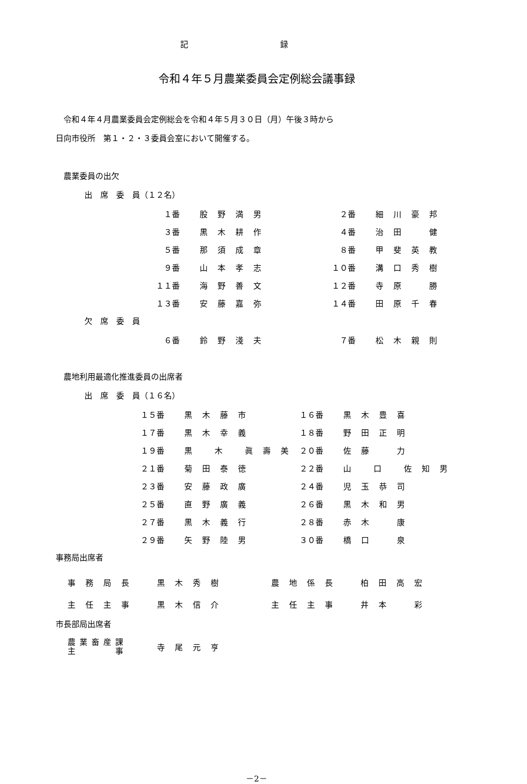記 録
令和４年５月農業委員会定例総会議事録
　令和４年４月農業委員会定例総会を令和４年５月３０日（月）午後３時から
日向市役所　第１・２・３委員会室において開催する。
　農業委員の出欠
出　席　委　員（１２名）
| １番 | 股野満男 | | ２番 | 細川豪邦 |
| ３番 | 黒木耕作 | | ４番 | 治田 健 |
| ５番 | 那須成章 | | ８番 | 甲斐英教 |
| ９番 | 山本孝志 | | １０番 | 溝口秀樹 |
| １１番 | 海野善文 | | １２番 | 寺原 勝 |
| １３番 | 安藤嘉弥 | | １４番 | 田原千春 |
欠　席　委　員
| ６番 | 鈴野淺夫 | | ７番 | 松木親則 |
　農地利用最適化推進委員の出席者
出　席　委　員（１６名）
| １５番 | 黒木藤市 | | １６番 | 黒木豊喜 |
| １７番 | 黒木幸義 | | １８番 | 野田正明 |
| １９番 | 黒 木 眞壽美 | | ２０番 | 佐藤 力 |
| ２１番 | 菊田泰徳 | | ２２番 | 山 口 佐知男 |
| ２３番 | 安藤政廣 | | ２４番 | 児玉恭司 |
| ２５番 | 直野廣義 | | ２６番 | 黒木和男 |
| ２７番 | 黒木義行 | | ２８番 | 赤木 康 |
| ２９番 | 矢野陸男 | | ３０番 | 橋口 泉 |
事務局出席者
| 事務局長 | 黒木秀樹 | 農地係長 | 柏田高宏 |
| 主任主事 | 黒木信介 | 主任主事 | 井本 彩 |
市長部局出席者
| 農業畜産課 主 事 | 寺尾元亨 |
－2－